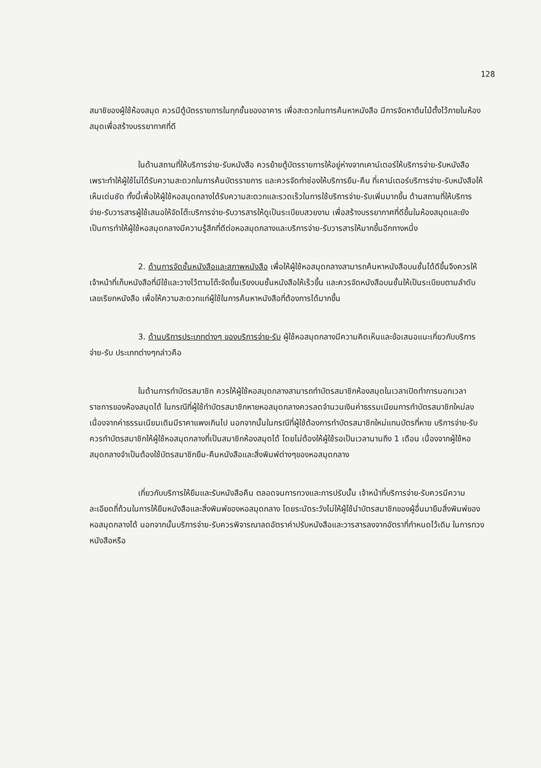128
สมาชิของผู้ใช้ห้องสมุด ควรมีตู้บัตรรายการในทุกชั้นของอาคาร เพื่อสะดวกในการค้นหาหนังสือ มีการจัดหาต้นไม้ตั้งไว้ภายในห้องสมุดเพื่อสร้างบรรยากาศที่ดี
ในด้านสถานที่ให้บริการจ่าย-รับหนังสือ ควรย้ายตู้บัตรรายการให้อยู่ห่างจากเคาน์เตอร์ให้บริการจ่าย-รับหนังสือ เพราะทำให้ผู้ใช้ไม่ได้รับความสะดวกในการค้นบัตรรายการ และควรจัดทำช่องให้บริการยืม-คืน ที่เคาน์เตอร์บริการจ่าย-รับหนังสือให้เห็นเด่นชัด ทั้งนี้เพื่อให้ผู้ใช้หอสมุดกลางได้รับความสะดวกและรวดเร็วในการใช้บริการจ่าย-รับเพิ่มมากขึ้น ด้านสถานที่ให้บริการจ่าย-รับวารสารผู้ใช้เสนอให้จัดโต๊ะบริการจ่าย-รับวารสารให้ดูเป็นระเบียบสวยงาม เพื่อสร้างบรรยากาศที่ดีขึ้นในห้องสมุดและยังเป็นการทำให้ผู้ใช้หอสมุดกลางมีความรู้สึกที่ดีต่อหอสมุดกลางและบริการจ่าย-รับวารสารให้มากขึ้นอีกทางหนึ่ง
2. ด้านการจัดชั้นหนังสือและสภาพหนังสือ เพื่อให้ผู้ใช้หอสมุดกลางสามารถค้นหาหนังสือบนชั้นได้ดีขึ้นจึงควรให้เจ้าหน้าที่เก็บหนังสือที่มีใช้และวางไว้ตามโต๊ะจัดขึ้นเรียงบนชั้นหนังสือให้เร็วขึ้น และควรจัดหนังสือบนชั้นให้เป็นระเบียบตามลำดับเลขเรียกหนังสือ เพื่อให้ความสะดวกแก่ผู้ใช้ในการค้นหาหนังสือที่ต้องการได้มากขึ้น
3. ด้านบริการประเภทต่างๆ ของบริการจ่าย-รับ ผู้ใช้หอสมุดกลางมีความคิดเห็นและข้อเสนอแนะเกี่ยวกับบริการจ่าย-รับ ประเภทต่างๆกล่าวคือ
ในด้านการทำบัตรสมาชิก ควรให้ผู้ใช้หอสมุดกลางสามารถทำบัตรสมาชิกห้องสมุดในเวลาเปิดทำการนอกเวลาราชการของห้องสมุดได้ ในกรณีที่ผู้ใช้ทำบัตรสมาชิกหายหอสมุดกลางควรลดจำนวนเงินค่าธรรมเนียมการทำบัตรสมาชิกใหม่ลง เนื่องจากค่าธรรมเนียมเดิมมีราคาแพงเกินไป นอกจากนั้นในกรณีที่ผู้ใช้ต้องการทำบัตรสมาชิกใหม่แทนบัตรที่หาย บริการจ่าย-รับควรทำบัตรสมาชิกให้ผู้ใช้หอสมุดกลางที่เป็นสมาชิกห้องสมุดได้ โดยไม่ต้องให้ผู้ใช้รอเป็นเวลานานถึง 1 เดือน เนื่องจากผู้ใช้หอสมุดกลางจำเป็นต้องใช้บัตรสมาชิกยืม-คืนหนังสือและสิ่งพิมพ์ต่างๆของหอสมุดกลาง
เกี่ยวกับบริการให้ยืมและรับหนังสือคืน ตลอดจนการทวงและการปรับนั้น เจ้าหน้าที่บริการจ่าย-รับควรมีความละเอียดถี่ถ้วนในการให้ยืมหนังสือและสิ่งพิมพ์ของหอสมุดกลาง โดยระมัดระวังไม่ให้ผู้ใช้นำบัตรสมาชิกของผู้อื่นมายืมสิ่งพิมพ์ของหอสมุดกลางได้ นอกจากนั้นบริการจ่าย-รับควรพิจารณาลดอัตราค่าปรับหนังสือและวารสารลงจากอัตราที่กำหนดไว้เดิม ในการทวงหนังสือหรือ